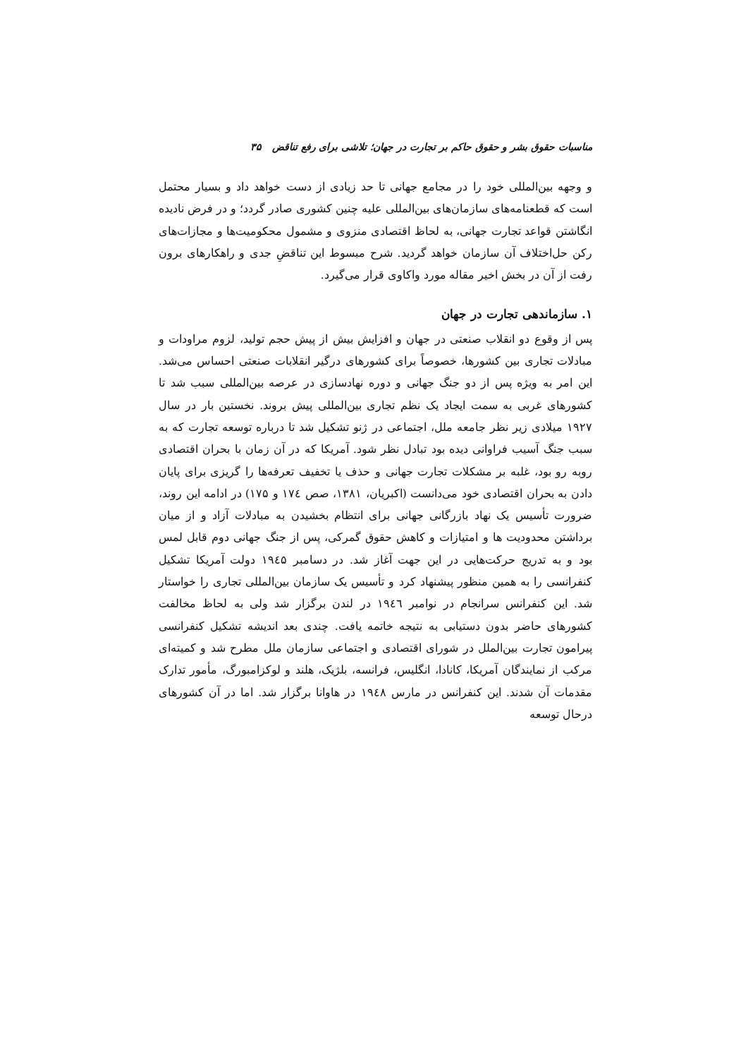مناسبات حقوق بشر و حقوق حاکم بر تجارت در جهان؛ تلاشی برای رفع تناقض ۳۵
و وجهه بین‌المللی خود را در مجامع جهانی تا حد زیادی از دست خواهد داد و بسیار محتمل است که قطعنامه‌های سازمان‌های بین‌المللی علیه چنین کشوری صادر گردد؛ و در فرض نادیده انگاشتن قواعد تجارت جهانی، به لحاظ اقتصادی منزوی و مشمول محکومیت‌ها و مجازات‌های رکن حل‌اختلاف آن سازمان خواهد گردید. شرح مبسوط این تناقضِ جدی و راهکارهای برون رفت از آن در بخش اخیر مقاله مورد واکاوی قرار می‌گیرد.
۱. سازماندهی تجارت در جهان
پس از وقوع دو انقلاب صنعتی در جهان و افزایش بیش از پیش حجم تولید، لزوم مراودات و مبادلات تجاری بین کشورها، خصوصاً برای کشورهای درگیر انقلابات صنعتی احساس می‌شد. این امر به ویژه پس از دو جنگ جهانی و دوره نهادسازی در عرصه بین‌المللی سبب شد تا کشورهای غربی به سمت ایجاد یک نظم تجاری بین‌المللی پیش بروند. نخستین بار در سال ۱۹۲۷ میلادی زیر نظر جامعه ملل، اجتماعی در ژنو تشکیل شد تا درباره توسعه تجارت که به سبب جنگ آسیب فراوانی دیده بود تبادل نظر شود. آمریکا که در آن زمان با بحران اقتصادی روبه رو بود، غلبه بر مشکلات تجارت جهانی و حذف یا تخفیف تعرفه‌ها را گریزی برای پایان دادن به بحران اقتصادی خود می‌دانست (اکبریان، ۱۳۸۱، صص ۱۷٤ و ۱۷۵) در ادامه این روند، ضرورت تأسیس یک نهاد بازرگانی جهانی برای انتظام بخشیدن به مبادلات آزاد و از میان برداشتن محدودیت ها و امتیازات و کاهش حقوق گمرکی، پس از جنگ جهانی دوم قابل لمس بود و به تدریج حرکت‌هایی در این جهت آغاز شد. در دسامبر ۱۹٤۵ دولت آمریکا تشکیل کنفرانسی را به همین منظور پیشنهاد کرد و تأسیس یک سازمان بین‌المللی تجاری را خواستار شد. این کنفرانس سرانجام در نوامبر ۱۹٤٦ در لندن برگزار شد ولی به لحاظ مخالفت کشورهای حاضر بدون دستیابی به نتیجه خاتمه یافت. چندی بعد اندیشه تشکیل کنفرانسی پیرامون تجارت بین‌الملل در شورای اقتصادی و اجتماعی سازمان ملل مطرح شد و کمیته‌ای مرکب از نمایندگان آمریکا، کانادا، انگلیس، فرانسه، بلژیک، هلند و لوکزامبورگ، مأمور تدارک مقدمات آن شدند. این کنفرانس در مارس ۱۹٤۸ در هاوانا برگزار شد. اما در آن کشورهای درحال توسعه